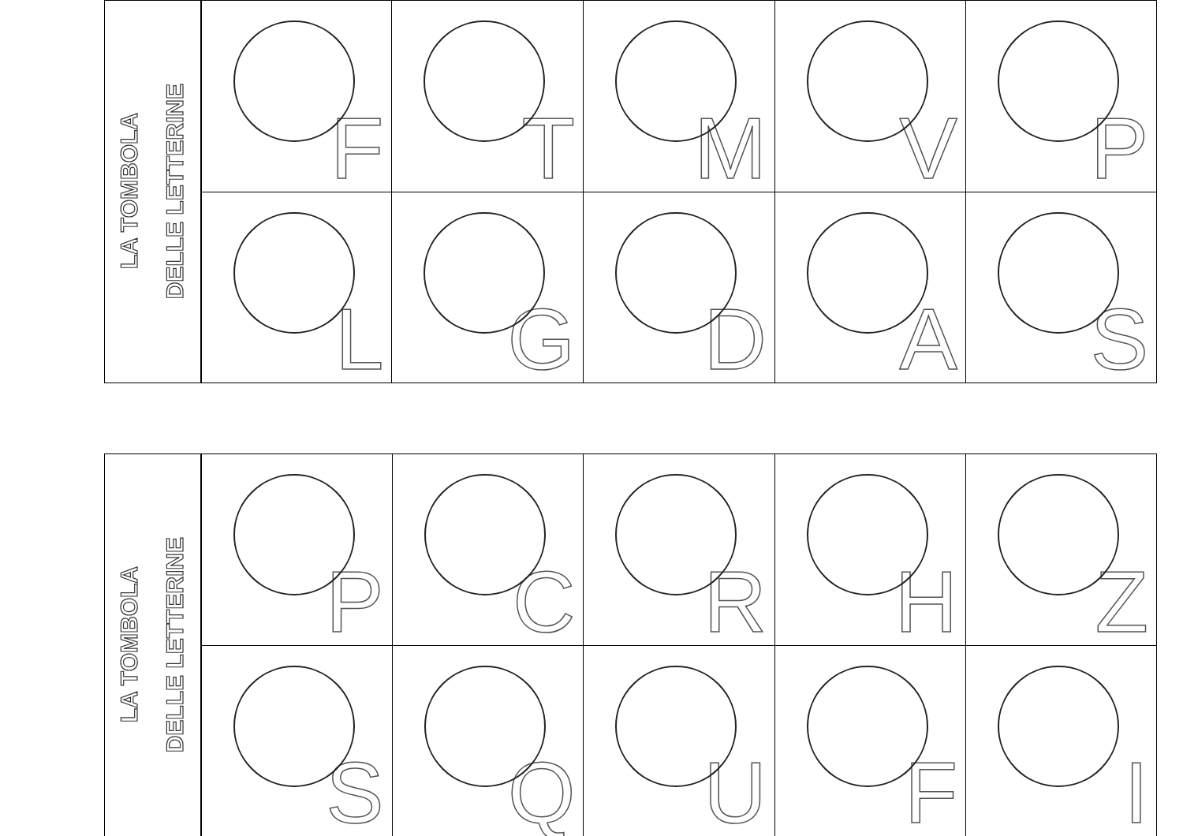LA TOMBOLA
DELLE LETTERINE
| F | T | M | V | P |
| L | G | D | A | S |
LA TOMBOLA
DELLE LETTERINE
| P | C | R | H | Z |
| S | Q | U | F | I |